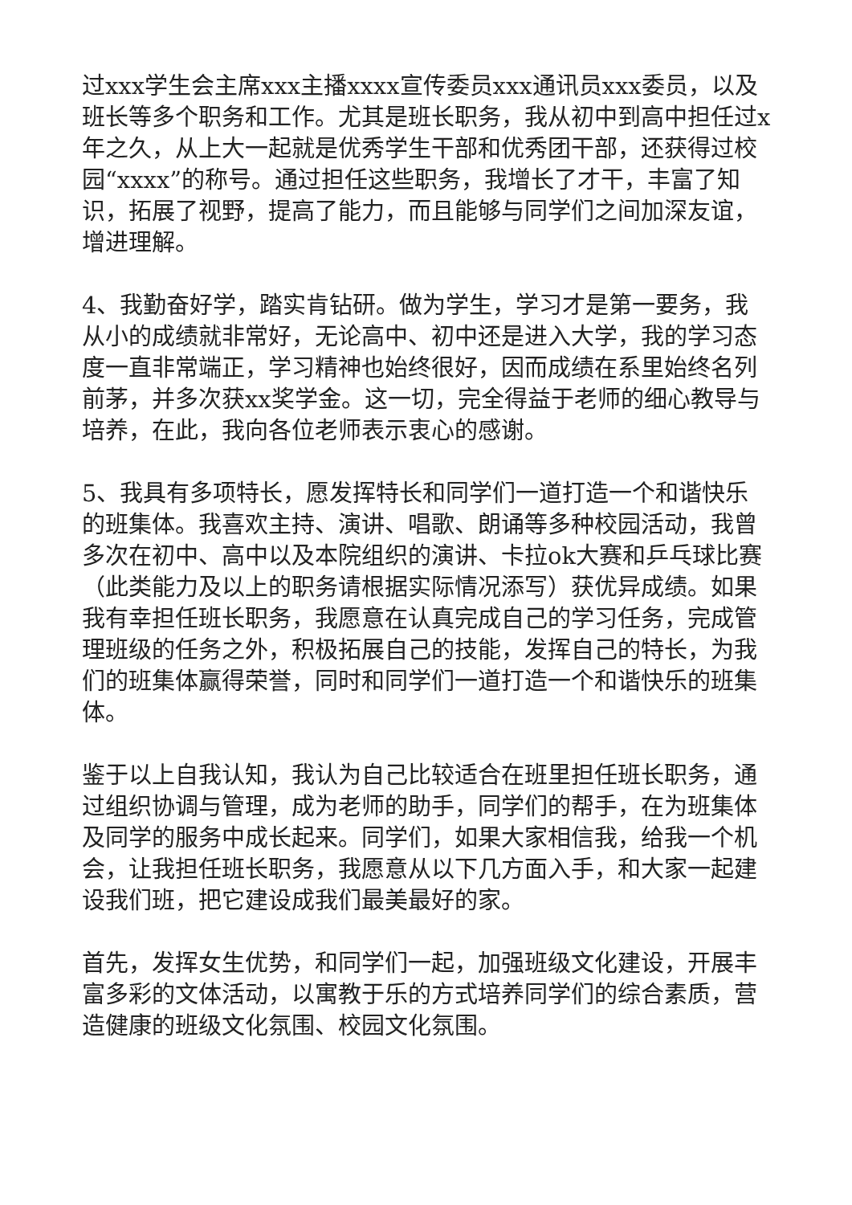过xxx学生会主席xxx主播xxxx宣传委员xxx通讯员xxx委员，以及班长等多个职务和工作。尤其是班长职务，我从初中到高中担任过x年之久，从上大一起就是优秀学生干部和优秀团干部，还获得过校园“xxxx”的称号。通过担任这些职务，我增长了才干，丰富了知识，拓展了视野，提高了能力，而且能够与同学们之间加深友谊，增进理解。
4、我勤奋好学，踏实肯钻研。做为学生，学习才是第一要务，我从小的成绩就非常好，无论高中、初中还是进入大学，我的学习态度一直非常端正，学习精神也始终很好，因而成绩在系里始终名列前茅，并多次获xx奖学金。这一切，完全得益于老师的细心教导与培养，在此，我向各位老师表示衷心的感谢。
5、我具有多项特长，愿发挥特长和同学们一道打造一个和谐快乐的班集体。我喜欢主持、演讲、唱歌、朗诵等多种校园活动，我曾多次在初中、高中以及本院组织的演讲、卡拉ok大赛和乒乓球比赛（此类能力及以上的职务请根据实际情况添写）获优异成绩。如果我有幸担任班长职务，我愿意在认真完成自己的学习任务，完成管理班级的任务之外，积极拓展自己的技能，发挥自己的特长，为我们的班集体赢得荣誉，同时和同学们一道打造一个和谐快乐的班集体。
鉴于以上自我认知，我认为自己比较适合在班里担任班长职务，通过组织协调与管理，成为老师的助手，同学们的帮手，在为班集体及同学的服务中成长起来。同学们，如果大家相信我，给我一个机会，让我担任班长职务，我愿意从以下几方面入手，和大家一起建设我们班，把它建设成我们最美最好的家。
首先，发挥女生优势，和同学们一起，加强班级文化建设，开展丰富多彩的文体活动，以寓教于乐的方式培养同学们的综合素质，营造健康的班级文化氛围、校园文化氛围。